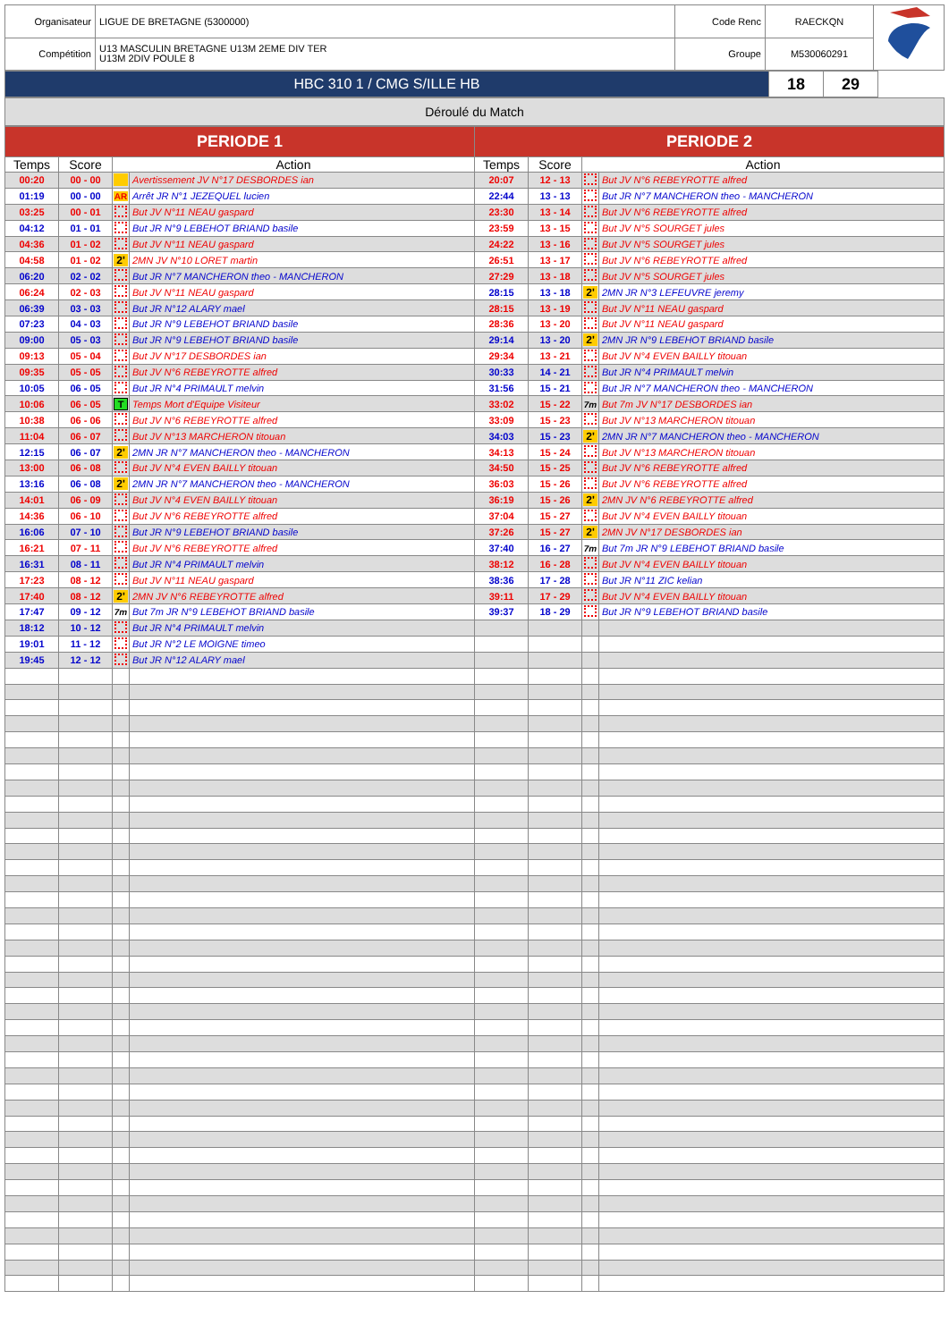| Organisateur | LIGUE DE BRETAGNE (5300000) | Code Renc | RAECKQN | |
| Compétition | U13 MASCULIN BRETAGNE U13M 2EME DIV TER U13M 2DIV POULE 8 | Groupe | M530060291 | |
| HBC 310 1 / CMG S/ILLE HB | 18 | 29 | |
| Déroulé du Match |
| PERIODE 1 | | | | PERIODE 2 | | | |
| --- | --- | --- | --- | --- | --- | --- | --- |
| Temps | Score | Action | | Temps | Score | Action | |
| 00:20 | 00 - 00 | | Avertissement JV N°17 DESBORDES ian | 20:07 | 12 - 13 | | But JV N°6 REBEYROTTE alfred |
| 01:19 | 00 - 00 | AR | Arrêt JR N°1 JEZEQUEL lucien | 22:44 | 13 - 13 | | But JR N°7 MANCHERON theo - MANCHERON |
| 03:25 | 00 - 01 | | But JV N°11 NEAU gaspard | 23:30 | 13 - 14 | | But JV N°6 REBEYROTTE alfred |
| 04:12 | 01 - 01 | | But JR N°9 LEBEHOT BRIAND basile | 23:59 | 13 - 15 | | But JV N°5 SOURGET jules |
| 04:36 | 01 - 02 | | But JV N°11 NEAU gaspard | 24:22 | 13 - 16 | | But JV N°5 SOURGET jules |
| 04:58 | 01 - 02 | 2' | 2MN JV N°10 LORET martin | 26:51 | 13 - 17 | | But JV N°6 REBEYROTTE alfred |
| 06:20 | 02 - 02 | | But JR N°7 MANCHERON theo - MANCHERON | 27:29 | 13 - 18 | | But JV N°5 SOURGET jules |
| 06:24 | 02 - 03 | | But JV N°11 NEAU gaspard | 28:15 | 13 - 18 | 2' | 2MN JR N°3 LEFEUVRE jeremy |
| 06:39 | 03 - 03 | | But JR N°12 ALARY mael | 28:15 | 13 - 19 | | But JV N°11 NEAU gaspard |
| 07:23 | 04 - 03 | | But JR N°9 LEBEHOT BRIAND basile | 28:36 | 13 - 20 | | But JV N°11 NEAU gaspard |
| 09:00 | 05 - 03 | | But JR N°9 LEBEHOT BRIAND basile | 29:14 | 13 - 20 | 2' | 2MN JR N°9 LEBEHOT BRIAND basile |
| 09:13 | 05 - 04 | | But JV N°17 DESBORDES ian | 29:34 | 13 - 21 | | But JV N°4 EVEN BAILLY titouan |
| 09:35 | 05 - 05 | | But JV N°6 REBEYROTTE alfred | 30:33 | 14 - 21 | | But JR N°4 PRIMAULT melvin |
| 10:05 | 06 - 05 | | But JR N°4 PRIMAULT melvin | 31:56 | 15 - 21 | | But JR N°7 MANCHERON theo - MANCHERON |
| 10:06 | 06 - 05 | T | Temps Mort d'Equipe Visiteur | 33:02 | 15 - 22 | 7m | But 7m JV N°17 DESBORDES ian |
| 10:38 | 06 - 06 | | But JV N°6 REBEYROTTE alfred | 33:09 | 15 - 23 | | But JV N°13 MARCHERON titouan |
| 11:04 | 06 - 07 | | But JV N°13 MARCHERON titouan | 34:03 | 15 - 23 | 2' | 2MN JR N°7 MANCHERON theo - MANCHERON |
| 12:15 | 06 - 07 | 2' | 2MN JR N°7 MANCHERON theo - MANCHERON | 34:13 | 15 - 24 | | But JV N°13 MARCHERON titouan |
| 13:00 | 06 - 08 | | But JV N°4 EVEN BAILLY titouan | 34:50 | 15 - 25 | | But JV N°6 REBEYROTTE alfred |
| 13:16 | 06 - 08 | 2' | 2MN JR N°7 MANCHERON theo - MANCHERON | 36:03 | 15 - 26 | | But JV N°6 REBEYROTTE alfred |
| 14:01 | 06 - 09 | | But JV N°4 EVEN BAILLY titouan | 36:19 | 15 - 26 | 2' | 2MN JV N°6 REBEYROTTE alfred |
| 14:36 | 06 - 10 | | But JV N°6 REBEYROTTE alfred | 37:04 | 15 - 27 | | But JV N°4 EVEN BAILLY titouan |
| 16:06 | 07 - 10 | | But JR N°9 LEBEHOT BRIAND basile | 37:26 | 15 - 27 | 2' | 2MN JV N°17 DESBORDES ian |
| 16:21 | 07 - 11 | | But JV N°6 REBEYROTTE alfred | 37:40 | 16 - 27 | 7m | But 7m JR N°9 LEBEHOT BRIAND basile |
| 16:31 | 08 - 11 | | But JR N°4 PRIMAULT melvin | 38:12 | 16 - 28 | | But JV N°4 EVEN BAILLY titouan |
| 17:23 | 08 - 12 | | But JV N°11 NEAU gaspard | 38:36 | 17 - 28 | | But JR N°11 ZIC kelian |
| 17:40 | 08 - 12 | 2' | 2MN JV N°6 REBEYROTTE alfred | 39:11 | 17 - 29 | | But JV N°4 EVEN BAILLY titouan |
| 17:47 | 09 - 12 | 7m | But 7m JR N°9 LEBEHOT BRIAND basile | 39:37 | 18 - 29 | | But JR N°9 LEBEHOT BRIAND basile |
| 18:12 | 10 - 12 | | But JR N°4 PRIMAULT melvin | | | | |
| 19:01 | 11 - 12 | | But JR N°2 LE MOIGNE timeo | | | | |
| 19:45 | 12 - 12 | | But JR N°12 ALARY mael | | | | |